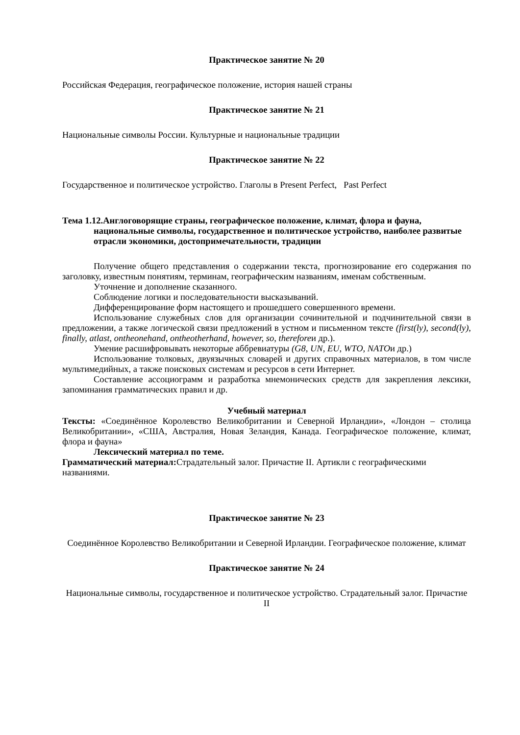Практическое занятие № 20
Российская Федерация, географическое положение, история нашей страны
Практическое занятие № 21
Национальные символы России. Культурные и национальные традиции
Практическое занятие № 22
Государственное и политическое устройство. Глаголы в Present Perfect, Past Perfect
Тема 1.12.Англоговорящие страны, географическое положение, климат, флора и фауна, национальные символы, государственное и политическое устройство, наиболее развитые отрасли экономики, достопримечательности, традиции
Получение общего представления о содержании текста, прогнозирование его содержания по заголовку, известным понятиям, терминам, географическим названиям, именам собственным.
Уточнение и дополнение сказанного.
Соблюдение логики и последовательности высказываний.
Дифференцирование форм настоящего и прошедшего совершенного времени.
Использование служебных слов для организации сочинительной и подчинительной связи в предложении, а также логической связи предложений в устном и письменном тексте (first(ly), second(ly), finally, atlast, ontheonehand, ontheotherhand, however, so, thereforeи др.).
Умение расшифровывать некоторые аббревиатуры (G8, UN, EU, WTO, NATOи др.)
Использование толковых, двуязычных словарей и других справочных материалов, в том числе мультимедийных, а также поисковых системам и ресурсов в сети Интернет.
Составление ассоциограмм и разработка мнемонических средств для закрепления лексики, запоминания грамматических правил и др.
Учебный материал
Тексты: «Соединённое Королевство Великобритании и Северной Ирландии», «Лондон – столица Великобритании», «США, Австралия, Новая Зеландия, Канада. Географическое положение, климат, флора и фауна»
Лексический материал по теме.
Грамматический материал: Страдательный залог. Причастие II. Артикли с географическими названиями.
Практическое занятие № 23
Соединённое Королевство Великобритании и Северной Ирландии. Географическое положение, климат
Практическое занятие № 24
Национальные символы, государственное и политическое устройство. Страдательный залог. Причастие II